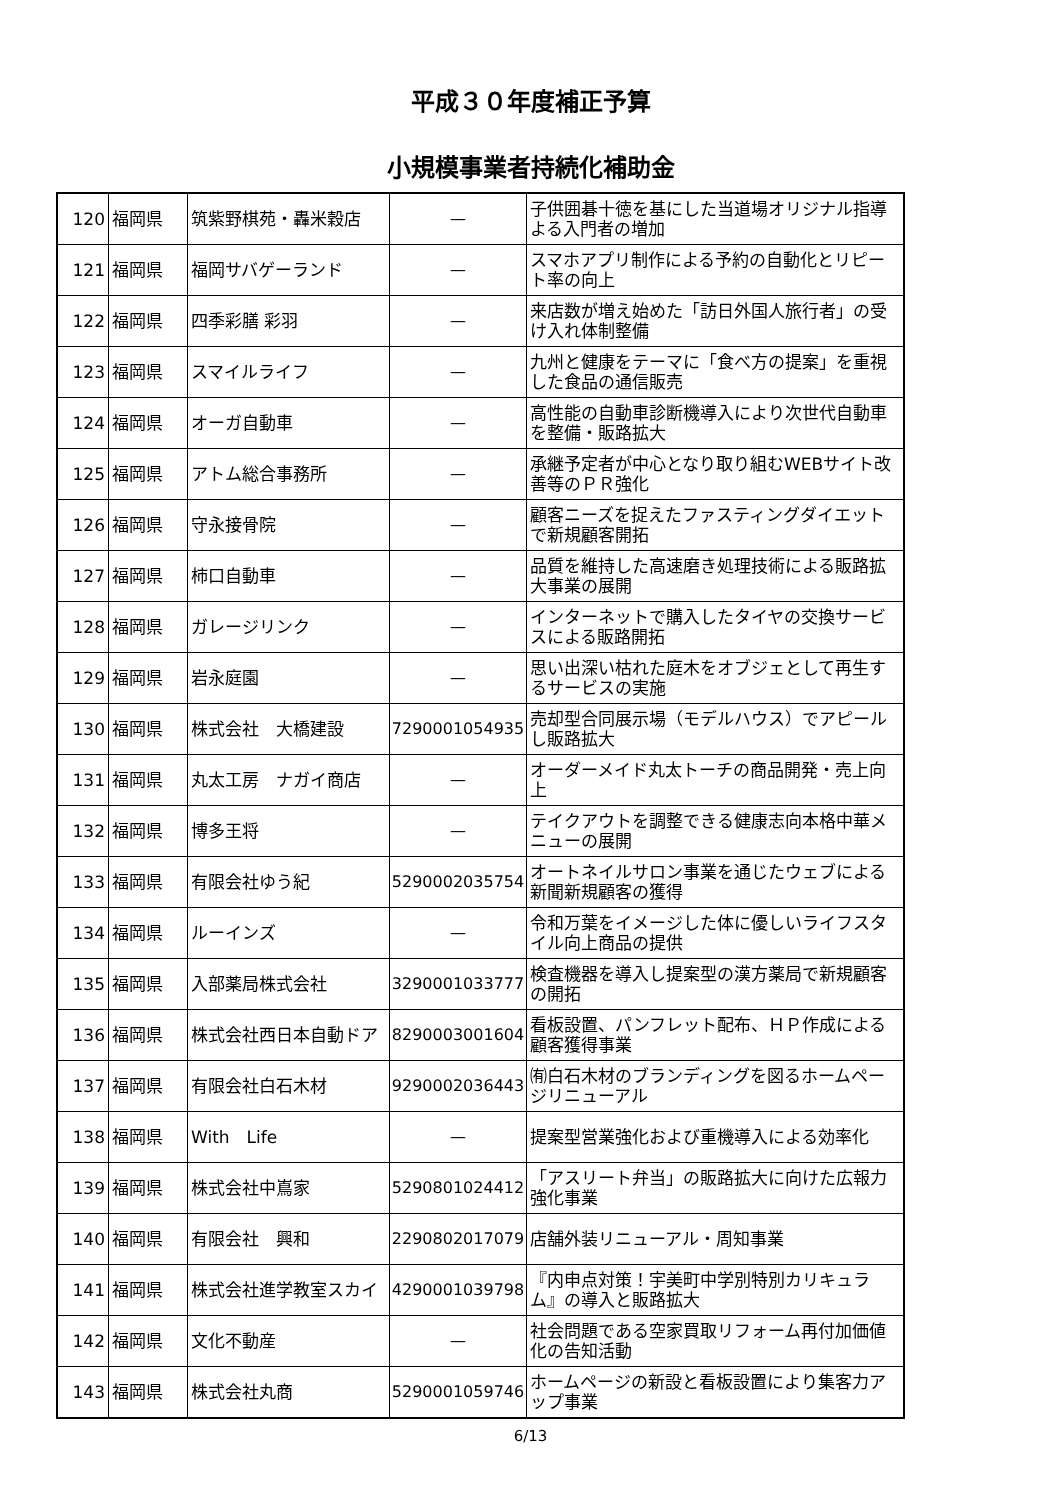平成３０年度補正予算
小規模事業者持続化補助金
| 120 | 福岡県 | 筑紫野棋苑・轟米穀店 | — | 子供囲碁十徳を基にした当道場オリジナル指導よる入門者の増加 |
| 121 | 福岡県 | 福岡サバゲーランド | — | スマホアプリ制作による予約の自動化とリピート率の向上 |
| 122 | 福岡県 | 四季彩膳 彩羽 | — | 来店数が増え始めた「訪日外国人旅行者」の受け入れ体制整備 |
| 123 | 福岡県 | スマイルライフ | — | 九州と健康をテーマに「食べ方の提案」を重視した食品の通信販売 |
| 124 | 福岡県 | オーガ自動車 | — | 高性能の自動車診断機導入により次世代自動車を整備・販路拡大 |
| 125 | 福岡県 | アトム総合事務所 | — | 承継予定者が中心となり取り組むWEBサイト改善等のＰＲ強化 |
| 126 | 福岡県 | 守永接骨院 | — | 顧客ニーズを捉えたファスティングダイエットで新規顧客開拓 |
| 127 | 福岡県 | 柿口自動車 | — | 品質を維持した高速磨き処理技術による販路拡大事業の展開 |
| 128 | 福岡県 | ガレージリンク | — | インターネットで購入したタイヤの交換サービスによる販路開拓 |
| 129 | 福岡県 | 岩永庭園 | — | 思い出深い枯れた庭木をオブジェとして再生するサービスの実施 |
| 130 | 福岡県 | 株式会社 大橋建設 | 7290001054935 | 売却型合同展示場（モデルハウス）でアピールし販路拡大 |
| 131 | 福岡県 | 丸太工房 ナガイ商店 | — | オーダーメイド丸太トーチの商品開発・売上向上 |
| 132 | 福岡県 | 博多王将 | — | テイクアウトを調整できる健康志向本格中華メニューの展開 |
| 133 | 福岡県 | 有限会社ゆう紀 | 5290002035754 | オートネイルサロン事業を通じたウェブによる新聞新規顧客の獲得 |
| 134 | 福岡県 | ルーインズ | — | 令和万葉をイメージした体に優しいライフスタイル向上商品の提供 |
| 135 | 福岡県 | 入部薬局株式会社 | 3290001033777 | 検査機器を導入し提案型の漢方薬局で新規顧客の開拓 |
| 136 | 福岡県 | 株式会社西日本自動ドア | 8290003001604 | 看板設置、パンフレット配布、ＨＰ作成による顧客獲得事業 |
| 137 | 福岡県 | 有限会社白石木材 | 9290002036443 | ㈲白石木材のブランディングを図るホームページリニューアル |
| 138 | 福岡県 | With Life | — | 提案型営業強化および重機導入による効率化 |
| 139 | 福岡県 | 株式会社中嶌家 | 5290801024412 | 「アスリート弁当」の販路拡大に向けた広報力強化事業 |
| 140 | 福岡県 | 有限会社 興和 | 2290802017079 | 店舗外装リニューアル・周知事業 |
| 141 | 福岡県 | 株式会社進学教室スカイ | 4290001039798 | 『内申点対策！宇美町中学別特別カリキュラム』の導入と販路拡大 |
| 142 | 福岡県 | 文化不動産 | — | 社会問題である空家買取リフォーム再付加価値化の告知活動 |
| 143 | 福岡県 | 株式会社丸商 | 5290001059746 | ホームページの新設と看板設置により集客力アップ事業 |
6/13